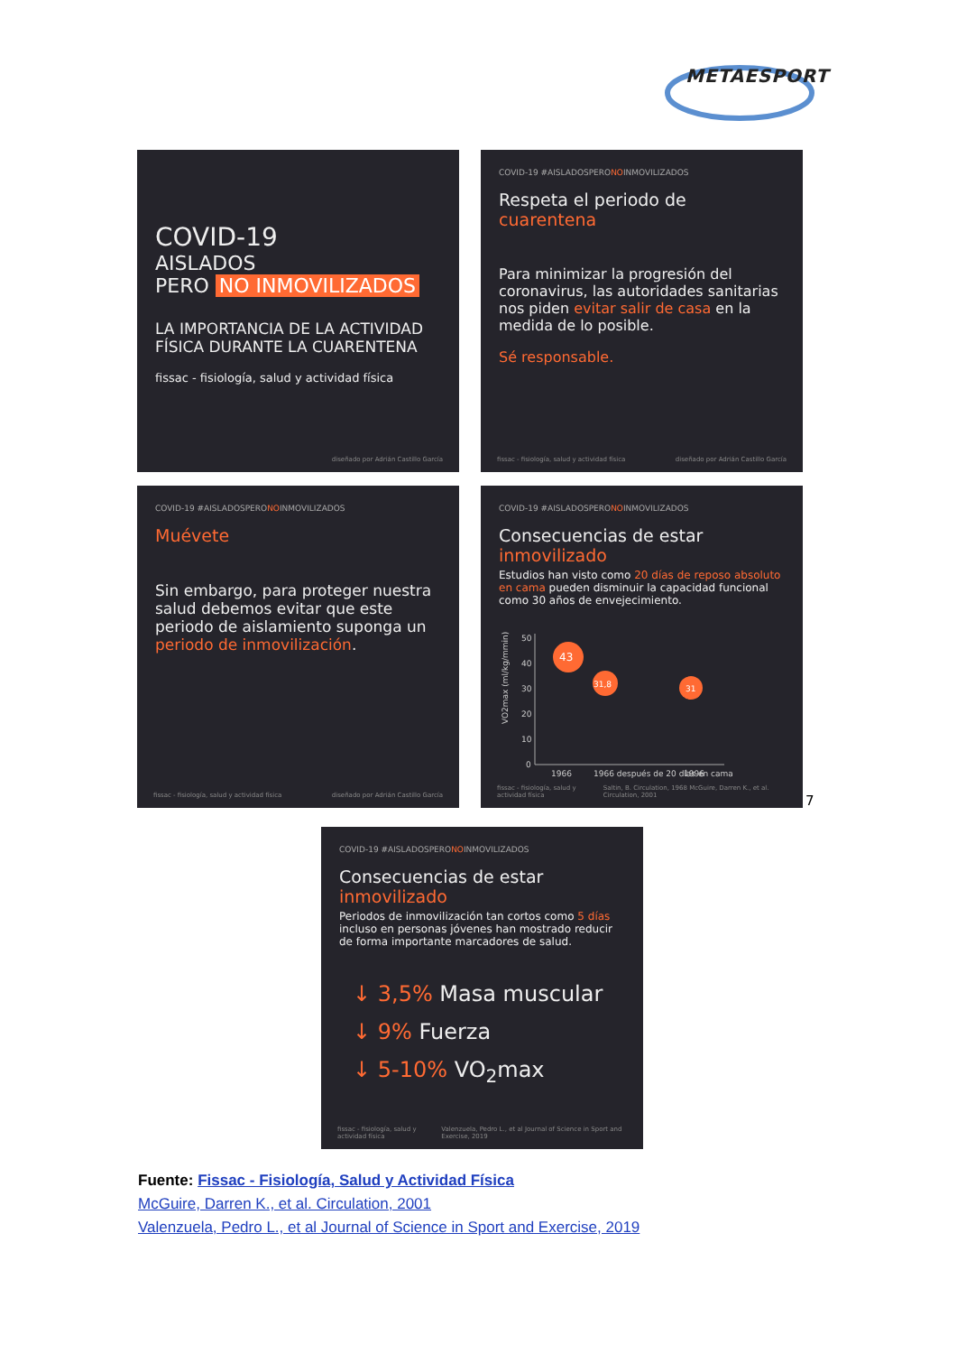METAESPORT
COVID-19
AISLADOS
PERO NO INMOVILIZADOS
LA IMPORTANCIA DE LA ACTIVIDAD FÍSICA DURANTE LA CUARENTENA
fissac - fisiología, salud y actividad física
diseñado por Adrián Castillo García
COVID-19 #AISLADOSPERONOINMOVILIZADOS
Respeta el periodo de cuarentena
Para minimizar la progresión del coronavirus, las autoridades sanitarias nos piden evitar salir de casa en la medida de lo posible.
Sé responsable.
fissac - fisiología, salud y actividad física diseñado por Adrián Castillo García
COVID-19 #AISLADOSPERONOINMOVILIZADOS
Muévete
Sin embargo, para proteger nuestra salud debemos evitar que este periodo de aislamiento suponga un periodo de inmovilización.
fissac - fisiología, salud y actividad física diseñado por Adrián Castillo García
COVID-19 #AISLADOSPERONOINMOVILIZADOS
Consecuencias de estar inmovilizado
Estudios han visto como 20 días de reposo absoluto en cama pueden disminuir la capacidad funcional como 30 años de envejecimiento.
VO2max (ml/kg/mmin)
50
40
30
20
10
0
43
31,8
31
1966
1966 después de 20 días en cama
1996
fissac - fisiología, salud y actividad física Saltin, B. Circulation, 1968 McGuire, Darren K., et al. Circulation, 2001
7
COVID-19 #AISLADOSPERONOINMOVILIZADOS
Consecuencias de estar inmovilizado
Periodos de inmovilización tan cortos como 5 días incluso en personas jóvenes han mostrado reducir de forma importante marcadores de salud.
↓ 3,5% Masa muscular
↓ 9% Fuerza
↓ 5-10% VO<sub>2</sub>max
fissac - fisiología, salud y actividad física Valenzuela, Pedro L., et al Journal of Science in Sport and Exercise, 2019
Fuente: Fissac - Fisiología, Salud y Actividad Física
McGuire, Darren K., et al. Circulation, 2001
Valenzuela, Pedro L., et al Journal of Science in Sport and Exercise, 2019